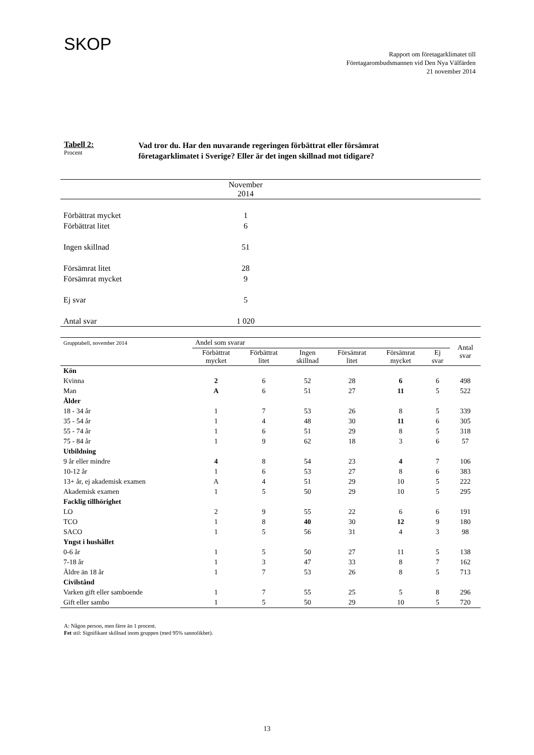SKOP
Rapport om företagarklimatet till
Företagarombudsmannen vid Den Nya Välfärden
21 november 2014
Tabell 2:
Procent
Vad tror du. Har den nuvarande regeringen förbättrat eller försämrat
företagarklimatet i Sverige? Eller är det ingen skillnad mot tidigare?
| | November 2014 | |
| Förbättrat mycket | 1 | |
| Förbättrat litet | 6 | |
| Ingen skillnad | 51 | |
| Försämrat litet | 28 | |
| Försämrat mycket | 9 | |
| Ej svar | 5 | |
| Antal svar | 1 020 | |
| Grupptabell, november 2014 | Andel som svarar | | | | | | Antal svar |
| --- | --- | --- | --- | --- | --- | --- | --- |
| | Förbättrat mycket | Förbättrat litet | Ingen skillnad | Försämrat litet | Försämrat mycket | Ej svar | |
| Kön | | | | | | | |
| Kvinna | 2 | 6 | 52 | 28 | 6 | 6 | 498 |
| Man | A | 6 | 51 | 27 | 11 | 5 | 522 |
| Ålder | | | | | | | |
| 18 - 34 år | 1 | 7 | 53 | 26 | 8 | 5 | 339 |
| 35 - 54 år | 1 | 4 | 48 | 30 | 11 | 6 | 305 |
| 55 - 74 år | 1 | 6 | 51 | 29 | 8 | 5 | 318 |
| 75 - 84 år | 1 | 9 | 62 | 18 | 3 | 6 | 57 |
| Utbildning | | | | | | | |
| 9 år eller mindre | 4 | 8 | 54 | 23 | 4 | 7 | 106 |
| 10-12 år | 1 | 6 | 53 | 27 | 8 | 6 | 383 |
| 13+ år, ej akademisk examen | A | 4 | 51 | 29 | 10 | 5 | 222 |
| Akademisk examen | 1 | 5 | 50 | 29 | 10 | 5 | 295 |
| Facklig tillhörighet | | | | | | | |
| LO | 2 | 9 | 55 | 22 | 6 | 6 | 191 |
| TCO | 1 | 8 | 40 | 30 | 12 | 9 | 180 |
| SACO | 1 | 5 | 56 | 31 | 4 | 3 | 98 |
| Yngst i hushållet | | | | | | | |
| 0-6 år | 1 | 5 | 50 | 27 | 11 | 5 | 138 |
| 7-18 år | 1 | 3 | 47 | 33 | 8 | 7 | 162 |
| Äldre än 18 år | 1 | 7 | 53 | 26 | 8 | 5 | 713 |
| Civilstånd | | | | | | | |
| Varken gift eller samboende | 1 | 7 | 55 | 25 | 5 | 8 | 296 |
| Gift eller sambo | 1 | 5 | 50 | 29 | 10 | 5 | 720 |
A: Någon person, men färre än 1 procent.
Fet stil: Signifikant skillnad inom gruppen (med 95% sannolikhet).
13